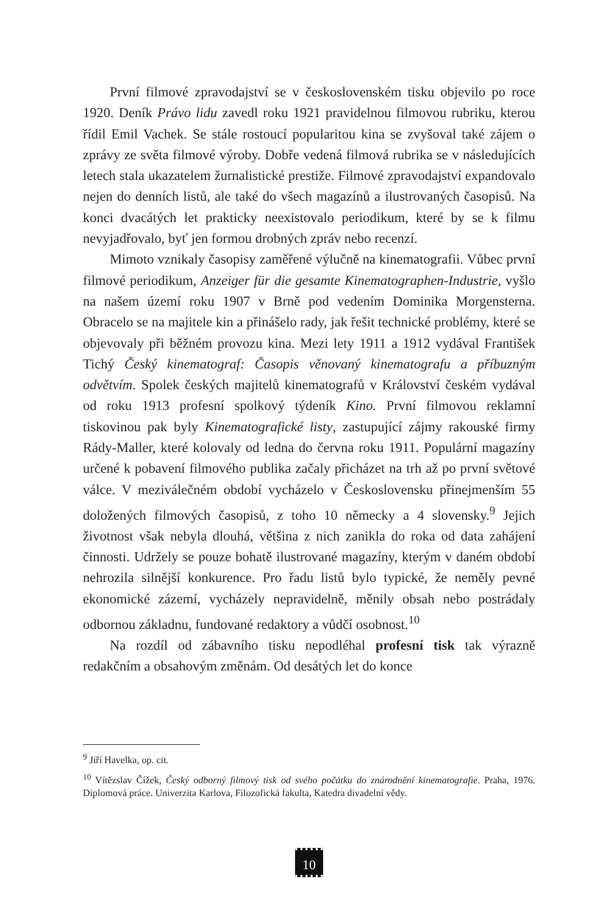První filmové zpravodajství se v československém tisku objevilo po roce 1920. Deník Právo lidu zavedl roku 1921 pravidelnou filmovou rubriku, kterou řídil Emil Vachek. Se stále rostoucí popularitou kina se zvyšoval také zájem o zprávy ze světa filmové výroby. Dobře vedená filmová rubrika se v následujících letech stala ukazatelem žurnalistické prestiže. Filmové zpravodajství expandovalo nejen do denních listů, ale také do všech magazínů a ilustrovaných časopisů. Na konci dvacátých let prakticky neexistovalo periodikum, které by se k filmu nevyjadřovalo, byť jen formou drobných zpráv nebo recenzí.
Mimoto vznikaly časopisy zaměřené výlučně na kinematografii. Vůbec první filmové periodikum, Anzeiger für die gesamte Kinematographen-Industrie, vyšlo na našem území roku 1907 v Brně pod vedením Dominika Morgensterna. Obracelo se na majitele kin a přinášelo rady, jak řešit technické problémy, které se objevovaly při běžném provozu kina. Mezi lety 1911 a 1912 vydával František Tichý Český kinematograf: Časopis věnovaný kinematografu a příbuzným odvětvím. Spolek českých majitelů kinematografů v Království českém vydával od roku 1913 profesní spolkový týdeník Kino. První filmovou reklamní tiskovinou pak byly Kinematografické listy, zastupující zájmy rakouské firmy Rády-Maller, které kolovaly od ledna do června roku 1911. Populární magazíny určené k pobavení filmového publika začaly přicházet na trh až po první světové válce. V meziválečném období vycházelo v Československu přinejmenším 55 doložených filmových časopisů, z toho 10 německy a 4 slovensky.<sup>9</sup> Jejich životnost však nebyla dlouhá, většina z nich zanikla do roka od data zahájení činnosti. Udržely se pouze bohatě ilustrované magazíny, kterým v daném období nehrozila silnější konkurence. Pro řadu listů bylo typické, že neměly pevné ekonomické zázemí, vycházely nepravidelně, měnily obsah nebo postrádaly odbornou základnu, fundované redaktory a vůdčí osobnost.<sup>10</sup>
Na rozdíl od zábavního tisku nepodléhal profesní tisk tak výrazně redakčním a obsahovým změnám. Od desátých let do konce
<sup>9</sup> Jiří Havelka, op. cit.
<sup>10</sup> Vítězslav Čížek, Český odborný filmový tisk od svého počátku do znárodnění kinematografie. Praha, 1976. Diplomová práce. Univerzita Karlova, Filozofická fakulta, Katedra divadelní vědy.
10